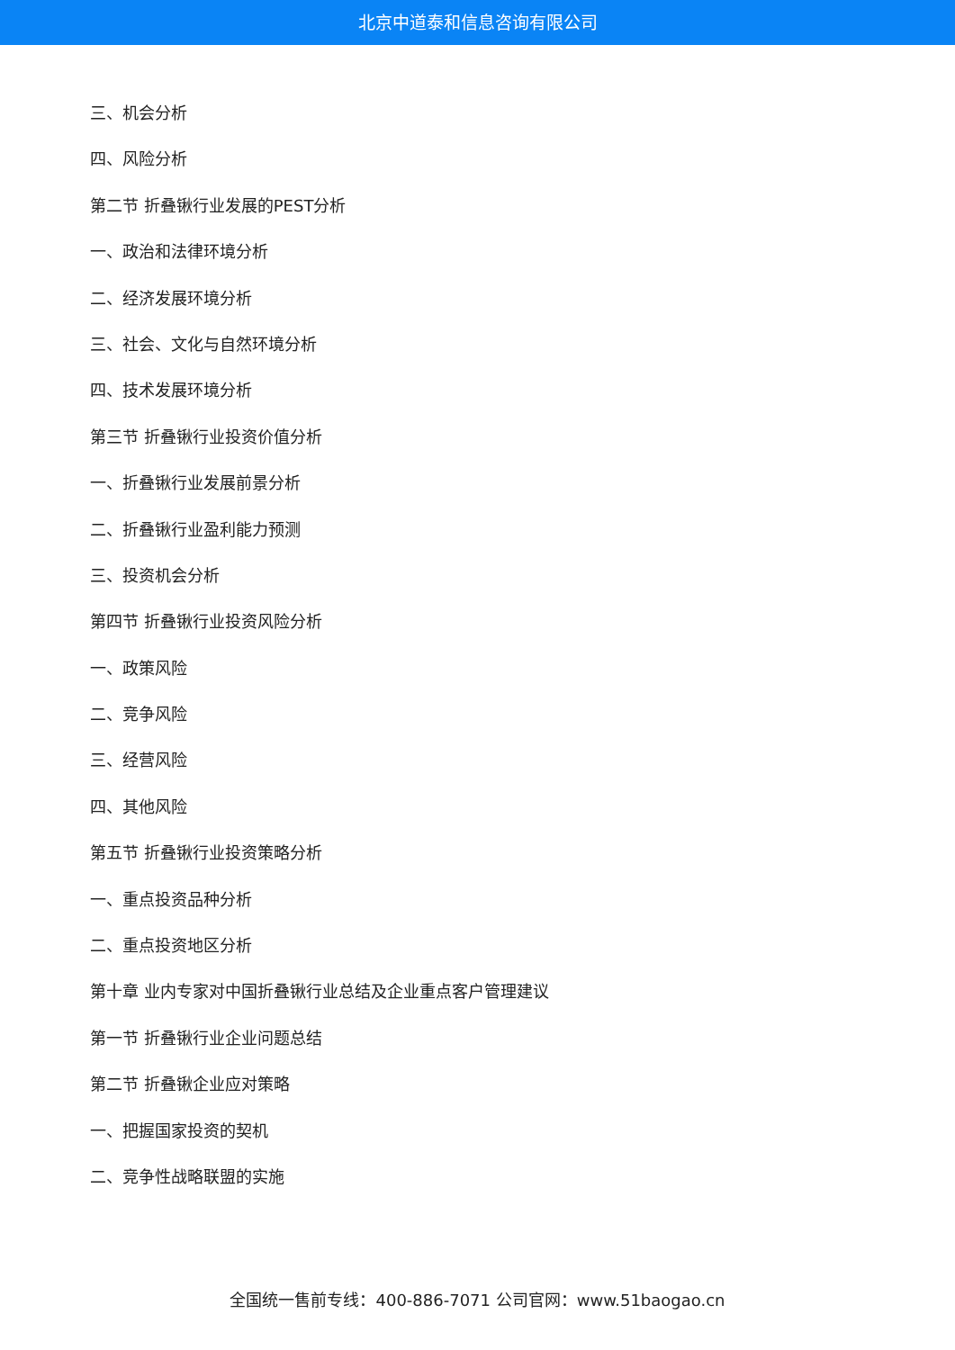北京中道泰和信息咨询有限公司
三、机会分析
四、风险分析
第二节 折叠锹行业发展的PEST分析
一、政治和法律环境分析
二、经济发展环境分析
三、社会、文化与自然环境分析
四、技术发展环境分析
第三节 折叠锹行业投资价值分析
一、折叠锹行业发展前景分析
二、折叠锹行业盈利能力预测
三、投资机会分析
第四节 折叠锹行业投资风险分析
一、政策风险
二、竞争风险
三、经营风险
四、其他风险
第五节 折叠锹行业投资策略分析
一、重点投资品种分析
二、重点投资地区分析
第十章 业内专家对中国折叠锹行业总结及企业重点客户管理建议
第一节 折叠锹行业企业问题总结
第二节 折叠锹企业应对策略
一、把握国家投资的契机
二、竞争性战略联盟的实施
全国统一售前专线：400-886-7071 公司官网：www.51baogao.cn